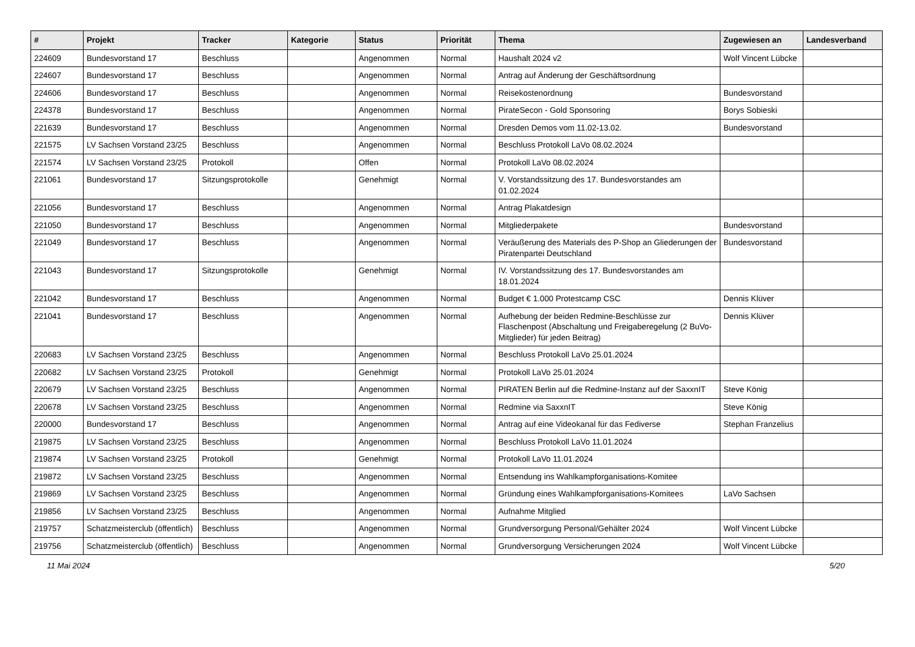| # | Projekt | Tracker | Kategorie | Status | Priorität | Thema | Zugewiesen an | Landesverband |
| --- | --- | --- | --- | --- | --- | --- | --- | --- |
| 224609 | Bundesvorstand 17 | Beschluss | | Angenommen | Normal | Haushalt 2024 v2 | Wolf Vincent Lübcke | |
| 224607 | Bundesvorstand 17 | Beschluss | | Angenommen | Normal | Antrag auf Änderung der Geschäftsordnung | | |
| 224606 | Bundesvorstand 17 | Beschluss | | Angenommen | Normal | Reisekostenordnung | Bundesvorstand | |
| 224378 | Bundesvorstand 17 | Beschluss | | Angenommen | Normal | PirateSecon - Gold Sponsoring | Borys Sobieski | |
| 221639 | Bundesvorstand 17 | Beschluss | | Angenommen | Normal | Dresden Demos vom 11.02-13.02. | Bundesvorstand | |
| 221575 | LV Sachsen Vorstand 23/25 | Beschluss | | Angenommen | Normal | Beschluss Protokoll LaVo 08.02.2024 | | |
| 221574 | LV Sachsen Vorstand 23/25 | Protokoll | | Offen | Normal | Protokoll LaVo 08.02.2024 | | |
| 221061 | Bundesvorstand 17 | Sitzungsprotokolle | | Genehmigt | Normal | V. Vorstandssitzung des 17. Bundesvorstandes am 01.02.2024 | | |
| 221056 | Bundesvorstand 17 | Beschluss | | Angenommen | Normal | Antrag Plakatdesign | | |
| 221050 | Bundesvorstand 17 | Beschluss | | Angenommen | Normal | Mitgliederpakete | Bundesvorstand | |
| 221049 | Bundesvorstand 17 | Beschluss | | Angenommen | Normal | Veräußerung des Materials des P-Shop an Gliederungen der Piratenpartei Deutschland | Bundesvorstand | |
| 221043 | Bundesvorstand 17 | Sitzungsprotokolle | | Genehmigt | Normal | IV. Vorstandssitzung des 17. Bundesvorstandes am 18.01.2024 | | |
| 221042 | Bundesvorstand 17 | Beschluss | | Angenommen | Normal | Budget € 1.000 Protestcamp CSC | Dennis Klüver | |
| 221041 | Bundesvorstand 17 | Beschluss | | Angenommen | Normal | Aufhebung der beiden Redmine-Beschlüsse zur Flaschenpost (Abschaltung und Freigaberegelung (2 BuVo-Mitglieder) für jeden Beitrag) | Dennis Klüver | |
| 220683 | LV Sachsen Vorstand 23/25 | Beschluss | | Angenommen | Normal | Beschluss Protokoll LaVo 25.01.2024 | | |
| 220682 | LV Sachsen Vorstand 23/25 | Protokoll | | Genehmigt | Normal | Protokoll LaVo 25.01.2024 | | |
| 220679 | LV Sachsen Vorstand 23/25 | Beschluss | | Angenommen | Normal | PIRATEN Berlin auf die Redmine-Instanz auf der SaxxnIT | Steve König | |
| 220678 | LV Sachsen Vorstand 23/25 | Beschluss | | Angenommen | Normal | Redmine via SaxxnIT | Steve König | |
| 220000 | Bundesvorstand 17 | Beschluss | | Angenommen | Normal | Antrag auf eine Videokanal für das Fediverse | Stephan Franzelius | |
| 219875 | LV Sachsen Vorstand 23/25 | Beschluss | | Angenommen | Normal | Beschluss Protokoll LaVo 11.01.2024 | | |
| 219874 | LV Sachsen Vorstand 23/25 | Protokoll | | Genehmigt | Normal | Protokoll LaVo 11.01.2024 | | |
| 219872 | LV Sachsen Vorstand 23/25 | Beschluss | | Angenommen | Normal | Entsendung ins Wahlkampforganisations-Komitee | | |
| 219869 | LV Sachsen Vorstand 23/25 | Beschluss | | Angenommen | Normal | Gründung eines Wahlkampforganisations-Komitees | LaVo Sachsen | |
| 219856 | LV Sachsen Vorstand 23/25 | Beschluss | | Angenommen | Normal | Aufnahme Mitglied | | |
| 219757 | Schatzmeisterclub (öffentlich) | Beschluss | | Angenommen | Normal | Grundversorgung Personal/Gehälter 2024 | Wolf Vincent Lübcke | |
| 219756 | Schatzmeisterclub (öffentlich) | Beschluss | | Angenommen | Normal | Grundversorgung Versicherungen 2024 | Wolf Vincent Lübcke | |
11 Mai 2024 5/20